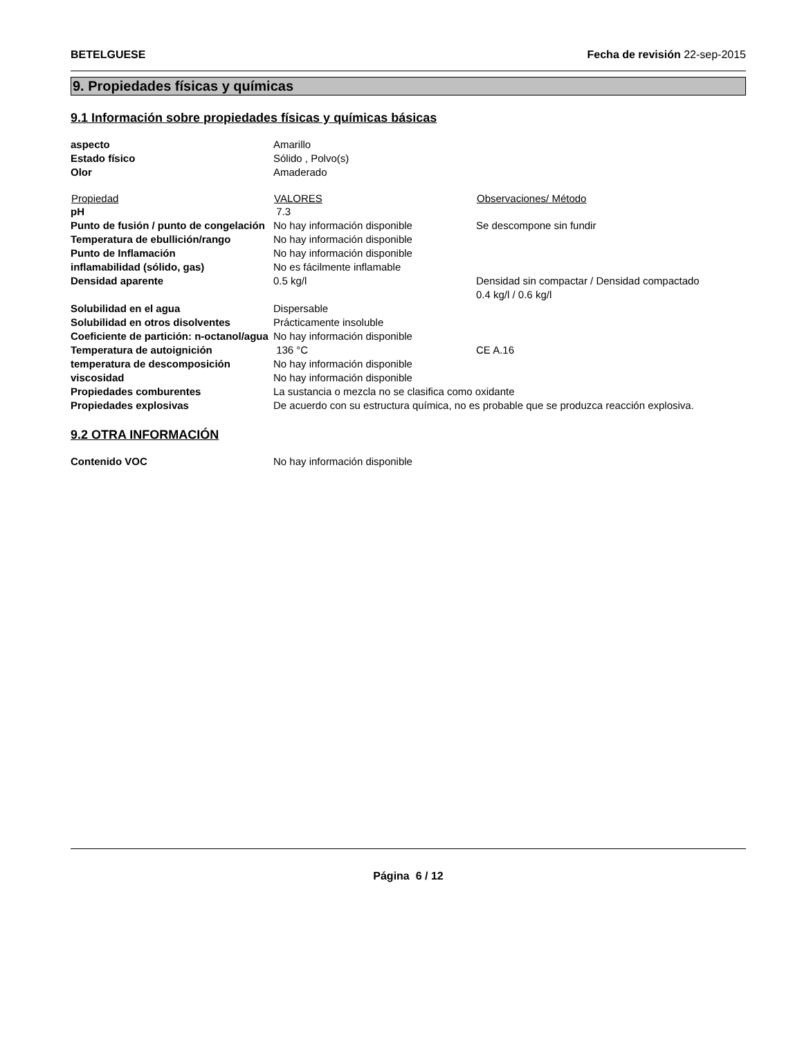BETELGUESE Fecha de revisión 22-sep-2015
9. Propiedades físicas y químicas
9.1 Información sobre propiedades físicas y químicas básicas
| aspecto | Amarillo | |
| Estado físico | Sólido , Polvo(s) | |
| Olor | Amaderado | |
| Propiedad | VALORES | Observaciones/ Método |
| pH | 7.3 | |
| Punto de fusión / punto de congelación | No hay información disponible | Se descompone sin fundir |
| Temperatura de ebullición/rango | No hay información disponible | |
| Punto de Inflamación | No hay información disponible | |
| inflamabilidad (sólido, gas) | No es fácilmente inflamable | |
| Densidad aparente | 0.5 kg/l | Densidad sin compactar / Densidad compactado 0.4 kg/l / 0.6 kg/l |
| Solubilidad en el agua | Dispersable | |
| Solubilidad en otros disolventes | Prácticamente insoluble | |
| Coeficiente de partición: n-octanol/agua | No hay información disponible | |
| Temperatura de autoignición | 136 °C | CE A.16 |
| temperatura de descomposición | No hay información disponible | |
| viscosidad | No hay información disponible | |
| Propiedades comburentes | La sustancia o mezcla no se clasifica como oxidante | |
| Propiedades explosivas | De acuerdo con su estructura química, no es probable que se produzca reacción explosiva. | |
9.2 OTRA INFORMACIÓN
| Contenido VOC | No hay información disponible |
Página 6 / 12